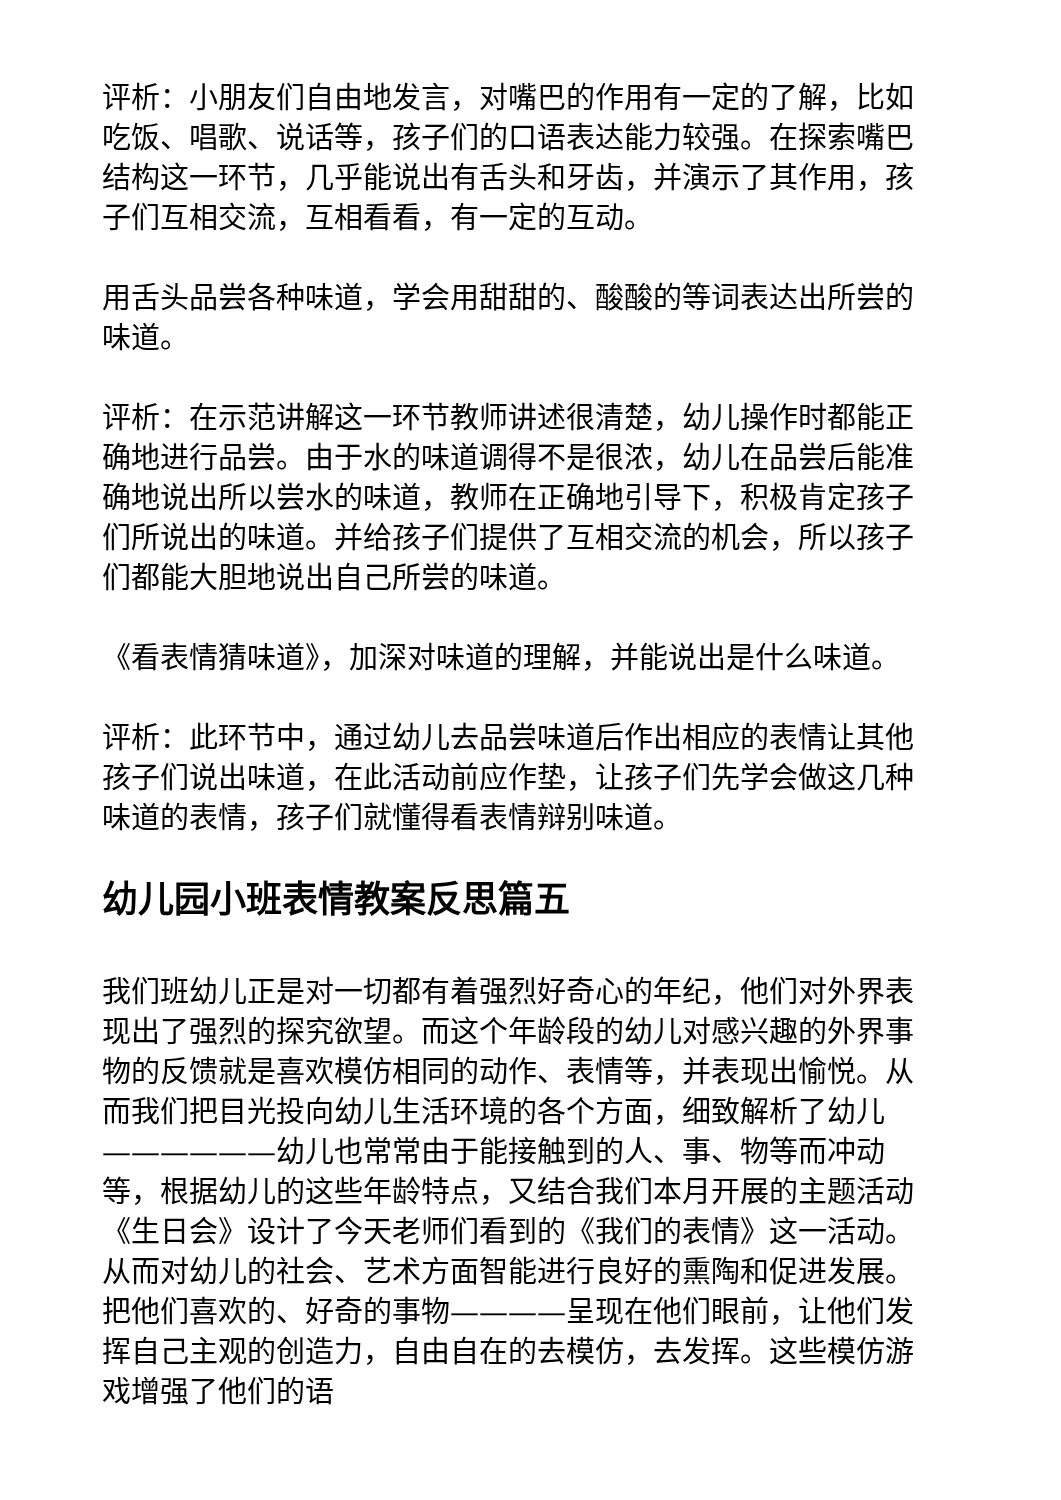评析：小朋友们自由地发言，对嘴巴的作用有一定的了解，比如吃饭、唱歌、说话等，孩子们的口语表达能力较强。在探索嘴巴结构这一环节，几乎能说出有舌头和牙齿，并演示了其作用，孩子们互相交流，互相看看，有一定的互动。
用舌头品尝各种味道，学会用甜甜的、酸酸的等词表达出所尝的味道。
评析：在示范讲解这一环节教师讲述很清楚，幼儿操作时都能正确地进行品尝。由于水的味道调得不是很浓，幼儿在品尝后能准确地说出所以尝水的味道，教师在正确地引导下，积极肯定孩子们所说出的味道。并给孩子们提供了互相交流的机会，所以孩子们都能大胆地说出自己所尝的味道。
《看表情猜味道》，加深对味道的理解，并能说出是什么味道。
评析：此环节中，通过幼儿去品尝味道后作出相应的表情让其他孩子们说出味道，在此活动前应作垫，让孩子们先学会做这几种味道的表情，孩子们就懂得看表情辩别味道。
幼儿园小班表情教案反思篇五
我们班幼儿正是对一切都有着强烈好奇心的年纪，他们对外界表现出了强烈的探究欲望。而这个年龄段的幼儿对感兴趣的外界事物的反馈就是喜欢模仿相同的动作、表情等，并表现出愉悦。从而我们把目光投向幼儿生活环境的各个方面，细致解析了幼儿——————幼儿也常常由于能接触到的人、事、物等而冲动等，根据幼儿的这些年龄特点，又结合我们本月开展的主题活动《生日会》设计了今天老师们看到的《我们的表情》这一活动。从而对幼儿的社会、艺术方面智能进行良好的熏陶和促进发展。把他们喜欢的、好奇的事物————呈现在他们眼前，让他们发挥自己主观的创造力，自由自在的去模仿，去发挥。这些模仿游戏增强了他们的语